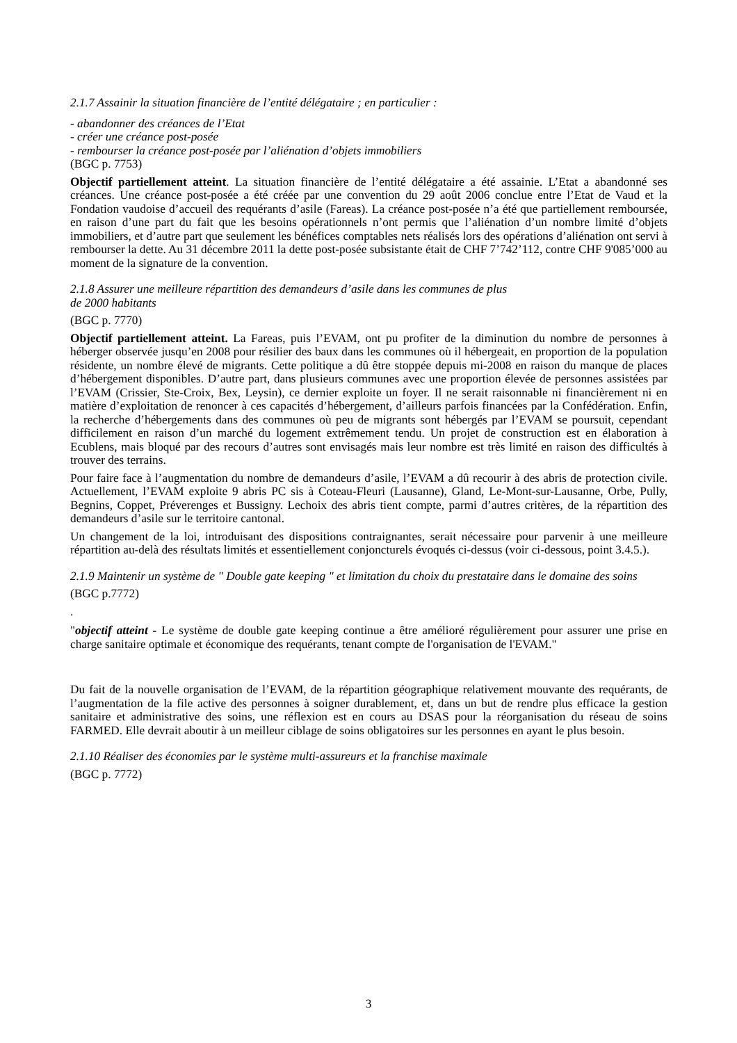2.1.7 Assainir la situation financière de l’entité délégataire ; en particulier :
- abandonner des créances de l’Etat
- créer une créance post-posée
- rembourser la créance post-posée par l’aliénation d’objets immobiliers
(BGC p. 7753)
Objectif partiellement atteint. La situation financière de l’entité délégataire a été assainie. L’Etat a abandonné ses créances. Une créance post-posée a été créée par une convention du 29 août 2006 conclue entre l’Etat de Vaud et la Fondation vaudoise d’accueil des requérants d’asile (Fareas). La créance post-posée n’a été que partiellement remboursée, en raison d’une part du fait que les besoins opérationnels n’ont permis que l’aliénation d’un nombre limité d’objets immobiliers, et d’autre part que seulement les bénéfices comptables nets réalisés lors des opérations d’aliénation ont servi à rembourser la dette. Au 31 décembre 2011 la dette post-posée subsistante était de CHF 7’742’112, contre CHF 9'085’000 au moment de la signature de la convention.
2.1.8 Assurer une meilleure répartition des demandeurs d’asile dans les communes de plus
de 2000 habitants
(BGC p. 7770)
Objectif partiellement atteint. La Fareas, puis l’EVAM, ont pu profiter de la diminution du nombre de personnes à héberger observée jusqu’en 2008 pour résilier des baux dans les communes où il hébergeait, en proportion de la population résidente, un nombre élevé de migrants. Cette politique a dû être stoppée depuis mi-2008 en raison du manque de places d’hébergement disponibles. D’autre part, dans plusieurs communes avec une proportion élevée de personnes assistées par l’EVAM (Crissier, Ste-Croix, Bex, Leysin), ce dernier exploite un foyer. Il ne serait raisonnable ni financièrement ni en matière d’exploitation de renoncer à ces capacités d’hébergement, d’ailleurs parfois financées par la Confédération. Enfin, la recherche d’hébergements dans des communes où peu de migrants sont hébergés par l’EVAM se poursuit, cependant difficilement en raison d’un marché du logement extrêmement tendu. Un projet de construction est en élaboration à Ecublens, mais bloqué par des recours d’autres sont envisagés mais leur nombre est très limité en raison des difficultés à trouver des terrains.
Pour faire face à l’augmentation du nombre de demandeurs d’asile, l’EVAM a dû recourir à des abris de protection civile. Actuellement, l’EVAM exploite 9 abris PC sis à Coteau-Fleuri (Lausanne), Gland, Le-Mont-sur-Lausanne, Orbe, Pully, Begnins, Coppet, Préverenges et Bussigny. Lechoix des abris tient compte, parmi d’autres critères, de la répartition des demandeurs d’asile sur le territoire cantonal.
Un changement de la loi, introduisant des dispositions contraignantes, serait nécessaire pour parvenir à une meilleure répartition au-delà des résultats limités et essentiellement conjoncturels évoqués ci-dessus (voir ci-dessous, point 3.4.5.).
2.1.9 Maintenir un système de " Double gate keeping " et limitation du choix du prestataire dans le domaine des soins
(BGC p.7772)
.
"objectif atteint - Le système de double gate keeping continue a être amélioré régulièrement pour assurer une prise en charge sanitaire optimale et économique des requérants, tenant compte de l'organisation de l'EVAM."
Du fait de la nouvelle organisation de l’EVAM, de la répartition géographique relativement mouvante des requérants, de l’augmentation de la file active des personnes à soigner durablement, et, dans un but de rendre plus efficace la gestion sanitaire et administrative des soins, une réflexion est en cours au DSAS pour la réorganisation du réseau de soins FARMED. Elle devrait aboutir à un meilleur ciblage de soins obligatoires sur les personnes en ayant le plus besoin.
2.1.10 Réaliser des économies par le système multi-assureurs et la franchise maximale
(BGC p. 7772)
3